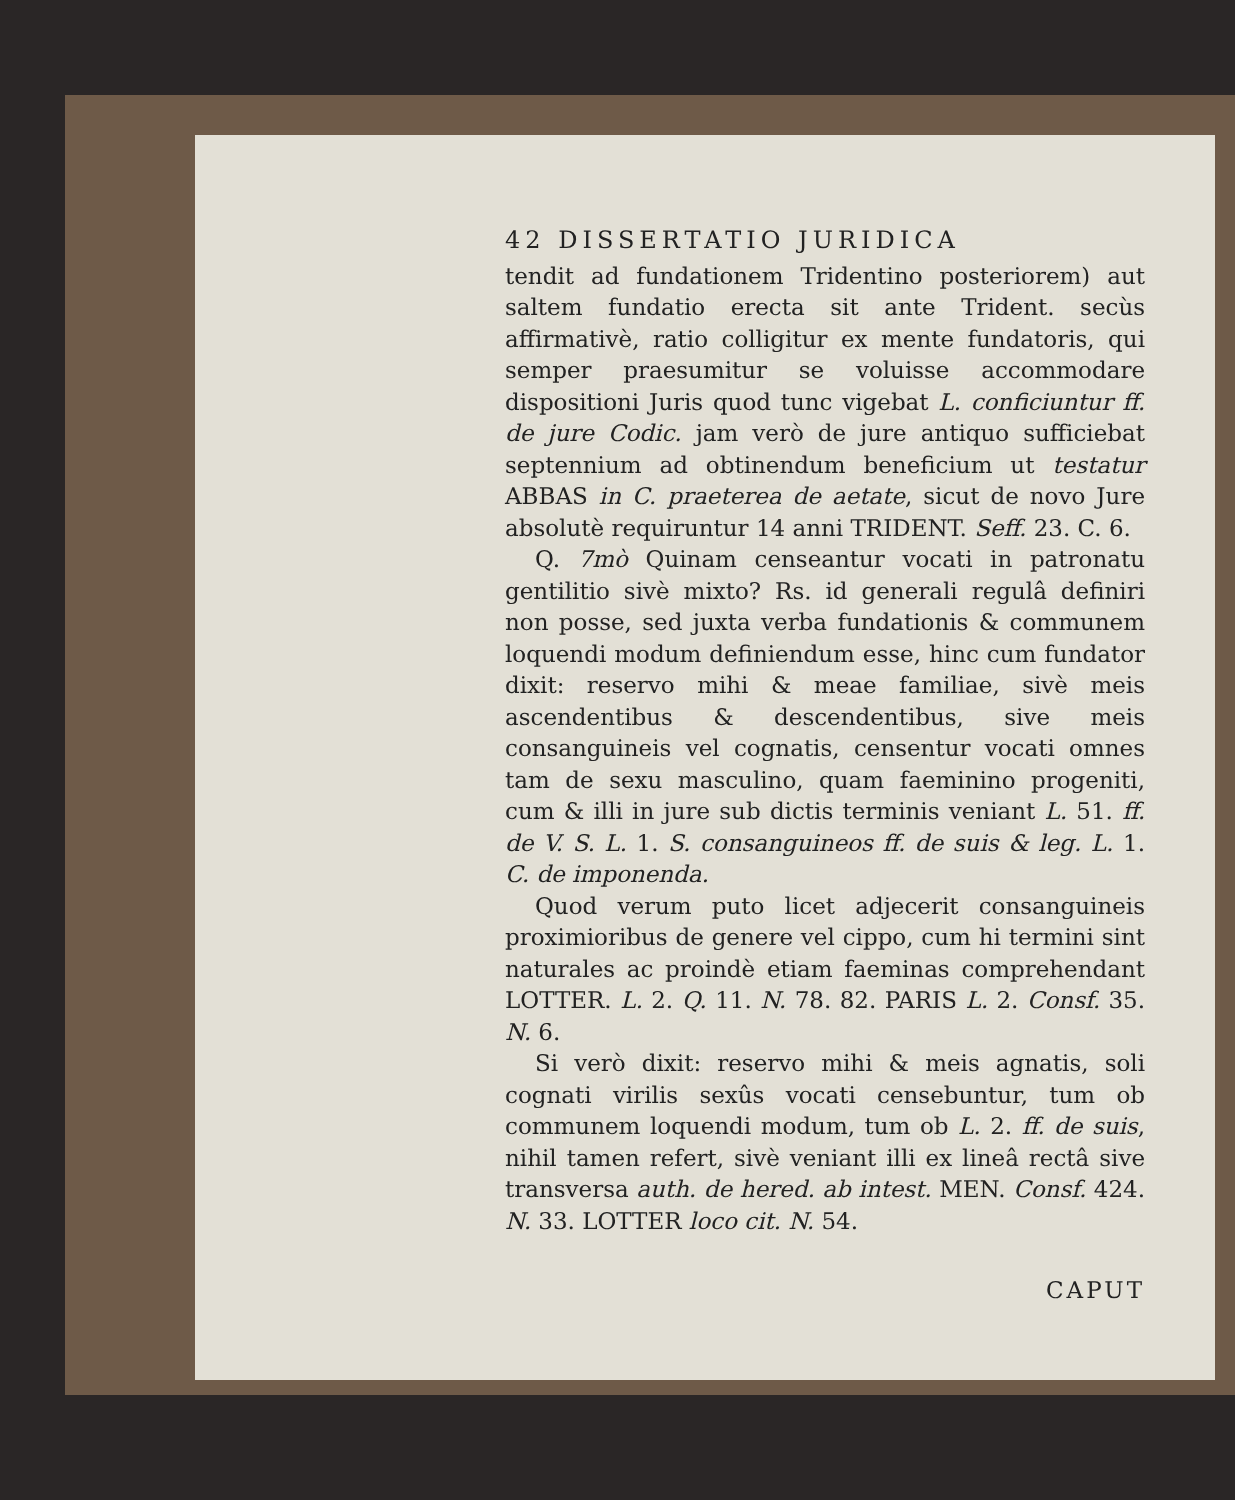42 DISSERTATIO JURIDICA
tendit ad fundationem Tridentino posteriorem) aut saltem fundatio erecta sit ante Trident. secùs affirmativè, ratio colligitur ex mente fundatoris, qui semper praesumitur se voluisse accommodare dispositioni Juris quod tunc vigebat L. conficiuntur ff. de jure Codic. jam verò de jure antiquo sufficiebat septennium ad obtinendum beneficium ut testatur ABBAS in C. praeterea de aetate, sicut de novo Jure absolutè requiruntur 14 anni TRIDENT. Seff. 23. C. 6.
Q. 7mò Quinam censeantur vocati in patronatu gentilitio sivè mixto? Rs. id generali regulâ definiri non posse, sed juxta verba fundationis & communem loquendi modum definiendum esse, hinc cum fundator dixit: reservo mihi & meae familiae, sivè meis ascendentibus & descendentibus, sive meis consanguineis vel cognatis, censentur vocati omnes tam de sexu masculino, quam faeminino progeniti, cum & illi in jure sub dictis terminis veniant L. 51. ff. de V. S. L. 1. S. consanguineos ff. de suis & leg. L. 1. C. de imponenda.
Quod verum puto licet adjecerit consanguineis proximioribus de genere vel cippo, cum hi termini sint naturales ac proindè etiam faeminas comprehendant LOTTER. L. 2. Q. 11. N. 78. 82. PARIS L. 2. Consf. 35. N. 6.
Si verò dixit: reservo mihi & meis agnatis, soli cognati virilis sexûs vocati censebuntur, tum ob communem loquendi modum, tum ob L. 2. ff. de suis, nihil tamen refert, sivè veniant illi ex lineâ rectâ sive transversa auth. de hered. ab intest. MEN. Consf. 424. N. 33. LOTTER loco cit. N. 54.
CAPUT